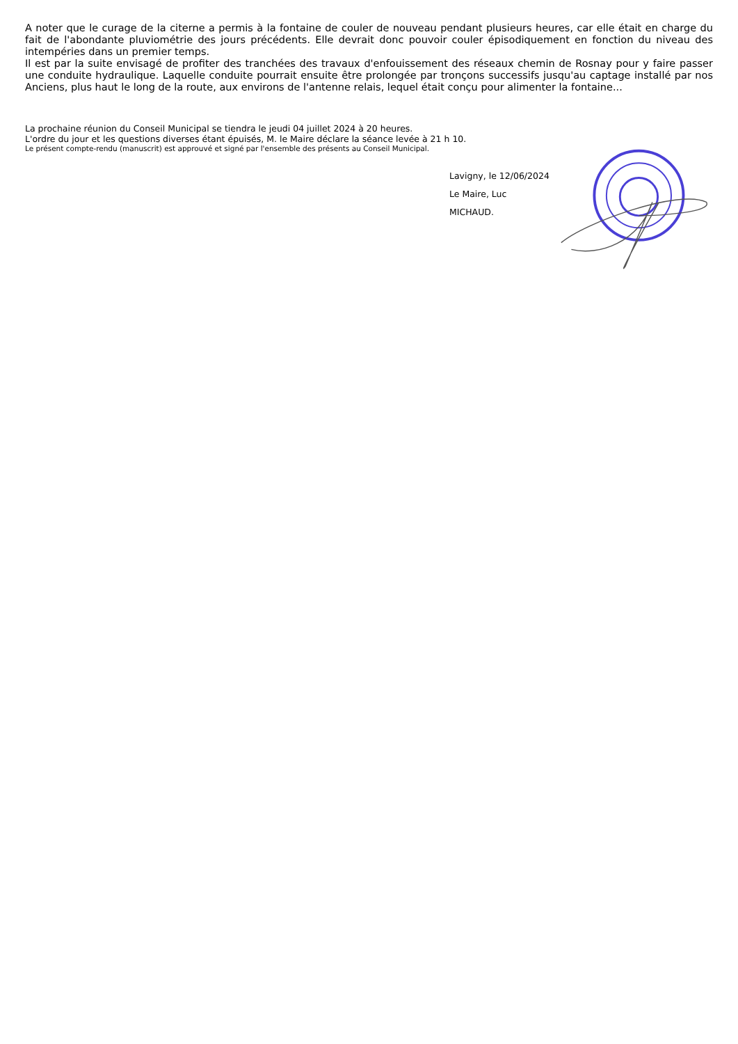A noter que le curage de la citerne a permis à la fontaine de couler de nouveau pendant plusieurs heures, car elle était en charge du fait de l'abondante pluviométrie des jours précédents. Elle devrait donc pouvoir couler épisodiquement en fonction du niveau des intempéries dans un premier temps.
Il est par la suite envisagé de profiter des tranchées des travaux d'enfouissement des réseaux chemin de Rosnay pour y faire passer une conduite hydraulique. Laquelle conduite pourrait ensuite être prolongée par tronçons successifs jusqu'au captage installé par nos Anciens, plus haut le long de la route, aux environs de l'antenne relais, lequel était conçu pour alimenter la fontaine...
La prochaine réunion du Conseil Municipal se tiendra le jeudi 04 juillet 2024 à 20 heures.
L'ordre du jour et les questions diverses étant épuisés, M. le Maire déclare la séance levée à 21 h 10.
Le présent compte-rendu (manuscrit) est approuvé et signé par l'ensemble des présents au Conseil Municipal.
Lavigny, le 12/06/2024
Le Maire, Luc MICHAUD.